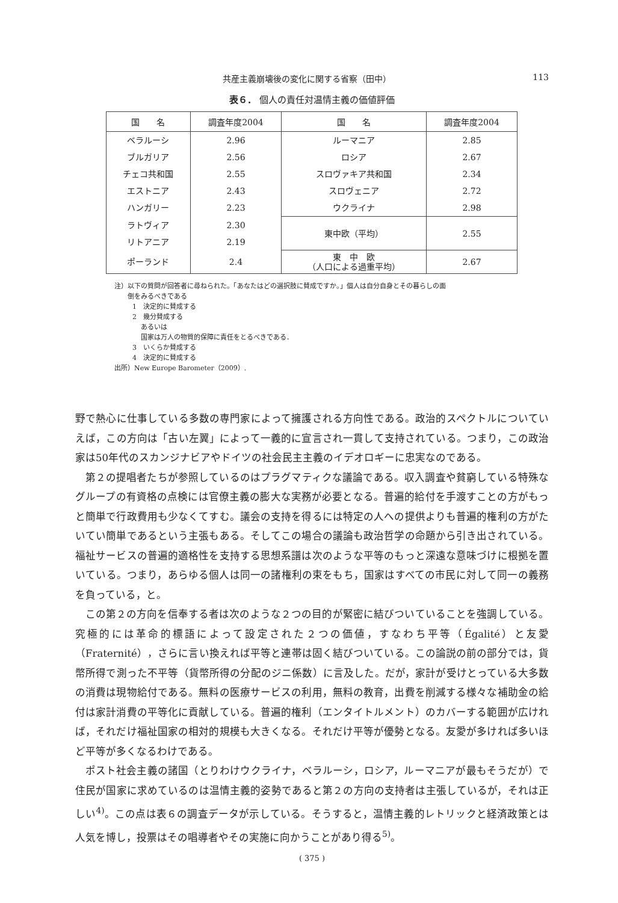共産主義崩壊後の変化に関する省察（田中） 113
表６． 個人の責任対温情主義の価値評価
| 国 名 | 調査年度2004 | 国 名 | 調査年度2004 |
| --- | --- | --- | --- |
| ベラルーシ | 2.96 | ルーマニア | 2.85 |
| ブルガリア | 2.56 | ロシア | 2.67 |
| チェコ共和国 | 2.55 | スロヴァキア共和国 | 2.34 |
| エストニア | 2.43 | スロヴェニア | 2.72 |
| ハンガリー | 2.23 | ウクライナ | 2.98 |
| ラトヴィア | 2.30 | 東中欧（平均） | 2.55 |
| リトアニア | 2.19 | | |
| ポーランド | 2.4 | 東 中 欧 （人口による過重平均） | 2.67 |
注）以下の質問が回答者に尋ねられた。「あなたはどの選択肢に賛成ですか。」個人は自分自身とその暮らしの面
　　倒をみるべきである
1　決定的に賛成する
2　幾分賛成する
　 あるいは
　 国家は万人の物質的保障に責任をとるべきである．
3　いくらか賛成する
4　決定的に賛成する
出所）New Europe Barometer（2009）.
野で熱心に仕事している多数の専門家によって擁護される方向性である。政治的スペクトルについていえば，この方向は「古い左翼」によって一義的に宣言され一貫して支持されている。つまり，この政治家は50年代のスカンジナビアやドイツの社会民主主義のイデオロギーに忠実なのである。
第２の提唱者たちが参照しているのはプラグマティクな議論である。収入調査や貧窮している特殊なグループの有資格の点検には官僚主義の膨大な実務が必要となる。普遍的給付を手渡すことの方がもっと簡単で行政費用も少なくてすむ。議会の支持を得るには特定の人への提供よりも普遍的権利の方がたいてい簡単であるという主張もある。そしてこの場合の議論も政治哲学の命題から引き出されている。福祉サービスの普遍的適格性を支持する思想系譜は次のような平等のもっと深遠な意味づけに根拠を置いている。つまり，あらゆる個人は同一の諸権利の束をもち，国家はすべての市民に対して同一の義務を負っている，と。
この第２の方向を信奉する者は次のような２つの目的が緊密に結びついていることを強調している。究極的には革命的標語によって設定された２つの価値，すなわち平等（Égalité）と友愛（Fraternité），さらに言い換えれば平等と連帯は固く結びついている。この論説の前の部分では，貨幣所得で測った不平等（貨幣所得の分配のジニ係数）に言及した。だが，家計が受けとっている大多数の消費は現物給付である。無料の医療サービスの利用，無料の教育，出費を削減する様々な補助金の給付は家計消費の平等化に貢献している。普遍的権利（エンタイトルメント）のカバーする範囲が広ければ，それだけ福祉国家の相対的規模も大きくなる。それだけ平等が優勢となる。友愛が多ければ多いほど平等が多くなるわけである。
ポスト社会主義の諸国（とりわけウクライナ，ベラルーシ，ロシア，ルーマニアが最もそうだが）で住民が国家に求めているのは温情主義的姿勢であると第２の方向の支持者は主張しているが，それは正しい<sup>4)</sup>。この点は表６の調査データが示している。そうすると，温情主義的レトリックと経済政策とは人気を博し，投票はその唱導者やその実施に向かうことがあり得る<sup>5)</sup>。
( 375 )